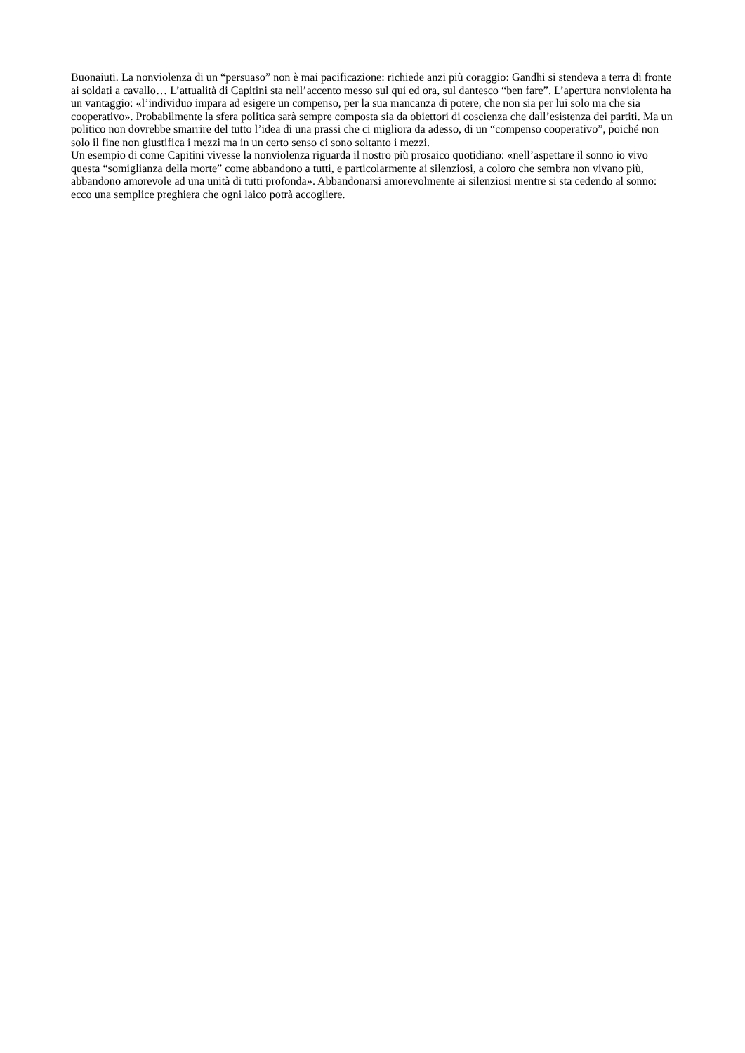Buonaiuti. La nonviolenza di un “persuaso” non è mai pacificazione: richiede anzi più coraggio: Gandhi si stendeva a terra di fronte ai soldati a cavallo… L’attualità di Capitini sta nell’accento messo sul qui ed ora, sul dantesco “ben fare”. L’apertura nonviolenta ha un vantaggio: «l’individuo impara ad esigere un compenso, per la sua mancanza di potere, che non sia per lui solo ma che sia cooperativo». Probabilmente la sfera politica sarà sempre composta sia da obiettori di coscienza che dall’esistenza dei partiti. Ma un politico non dovrebbe smarrire del tutto l’idea di una prassi che ci migliora da adesso, di un “compenso cooperativo”, poiché non solo il fine non giustifica i mezzi ma in un certo senso ci sono soltanto i mezzi.
Un esempio di come Capitini vivesse la nonviolenza riguarda il nostro più prosaico quotidiano: «nell’aspettare il sonno io vivo questa “somiglianza della morte” come abbandono a tutti, e particolarmente ai silenziosi, a coloro che sembra non vivano più, abbandono amorevole ad una unità di tutti profonda». Abbandonarsi amorevolmente ai silenziosi mentre si sta cedendo al sonno: ecco una semplice preghiera che ogni laico potrà accogliere.